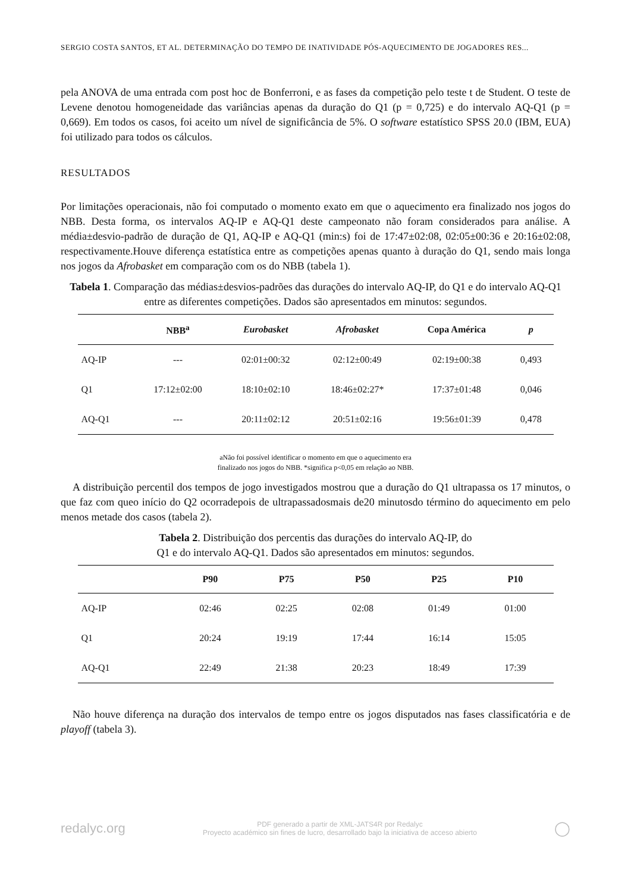SERGIO COSTA SANTOS, ET AL. DETERMINAÇÃO DO TEMPO DE INATIVIDADE PÓS-AQUECIMENTO DE JOGADORES RES...
pela ANOVA de uma entrada com post hoc de Bonferroni, e as fases da competição pelo teste t de Student. O teste de Levene denotou homogeneidade das variâncias apenas da duração do Q1 (p = 0,725) e do intervalo AQ-Q1 (p = 0,669). Em todos os casos, foi aceito um nível de significância de 5%. O software estatístico SPSS 20.0 (IBM, EUA) foi utilizado para todos os cálculos.
RESULTADOS
Por limitações operacionais, não foi computado o momento exato em que o aquecimento era finalizado nos jogos do NBB. Desta forma, os intervalos AQ-IP e AQ-Q1 deste campeonato não foram considerados para análise. A média±desvio-padrão de duração de Q1, AQ-IP e AQ-Q1 (min:s) foi de 17:47±02:08, 02:05±00:36 e 20:16±02:08, respectivamente.Houve diferença estatística entre as competições apenas quanto à duração do Q1, sendo mais longa nos jogos da Afrobasket em comparação com os do NBB (tabela 1).
Tabela 1. Comparação das médias±desvios-padrões das durações do intervalo AQ-IP, do Q1 e do intervalo AQ-Q1 entre as diferentes competições. Dados são apresentados em minutos: segundos.
| | NBB<sup>a</sup> | Eurobasket | Afrobasket | Copa América | p |
| --- | --- | --- | --- | --- | --- |
| AQ-IP | --- | 02:01±00:32 | 02:12±00:49 | 02:19±00:38 | 0,493 |
| Q1 | 17:12±02:00 | 18:10±02:10 | 18:46±02:27* | 17:37±01:48 | 0,046 |
| AQ-Q1 | --- | 20:11±02:12 | 20:51±02:16 | 19:56±01:39 | 0,478 |
aNão foi possível identificar o momento em que o aquecimento era
finalizado nos jogos do NBB. *significa p<0,05 em relação ao NBB.
A distribuição percentil dos tempos de jogo investigados mostrou que a duração do Q1 ultrapassa os 17 minutos, o que faz com queo início do Q2 ocorradepois de ultrapassadosmais de20 minutosdo término do aquecimento em pelo menos metade dos casos (tabela 2).
Tabela 2. Distribuição dos percentis das durações do intervalo AQ-IP, do
Q1 e do intervalo AQ-Q1. Dados são apresentados em minutos: segundos.
| | P90 | P75 | P50 | P25 | P10 |
| --- | --- | --- | --- | --- | --- |
| AQ-IP | 02:46 | 02:25 | 02:08 | 01:49 | 01:00 |
| Q1 | 20:24 | 19:19 | 17:44 | 16:14 | 15:05 |
| AQ-Q1 | 22:49 | 21:38 | 20:23 | 18:49 | 17:39 |
Não houve diferença na duração dos intervalos de tempo entre os jogos disputados nas fases classificatória e de playoff (tabela 3).
redalyc.org PDF generado a partir de XML-JATS4R por Redalyc
Proyecto académico sin fines de lucro, desarrollado bajo la iniciativa de acceso abierto ◯